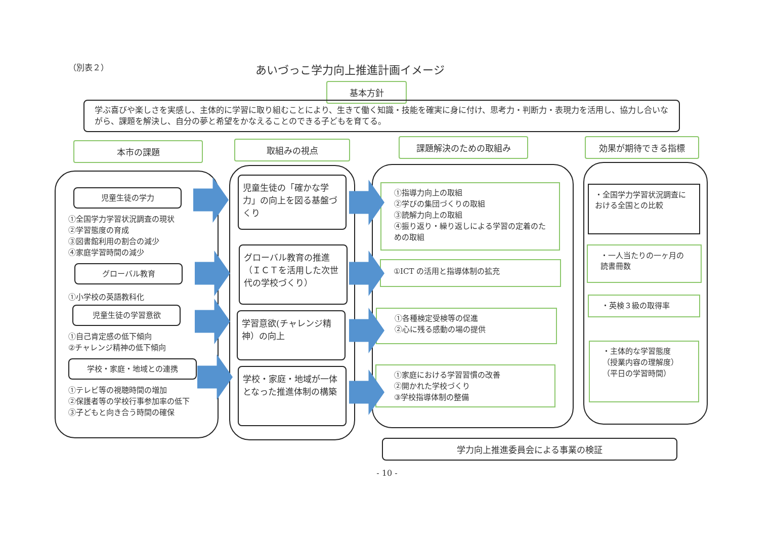（別表２）
あいづっこ学力向上推進計画イメージ
基本方針
学ぶ喜びや楽しさを実感し、主体的に学習に取り組むことにより、生きて働く知識・技能を確実に身に付け、思考力・判断力・表現力を活用し、協力し合いながら、課題を解決し、自分の夢と希望をかなえることのできる子どもを育てる。
本市の課題 取組みの視点 課題解決のための取組み 効果が期待できる指標
児童生徒の学力
①全国学力学習状況調査の現状
②学習態度の育成
③図書館利用の割合の減少
④家庭学習時間の減少
グローバル教育
①小学校の英語教科化
児童生徒の学習意欲
①自己肯定感の低下傾向
②チャレンジ精神の低下傾向
学校・家庭・地域との連携
①テレビ等の視聴時間の増加
②保護者等の学校行事参加率の低下
③子どもと向き合う時間の確保
児童生徒の「確かな学力」の向上を図る基盤づくり
グローバル教育の推進（ＩＣＴを活用した次世代の学校づくり）
学習意欲(チャレンジ精神）の向上
学校・家庭・地域が一体となった推進体制の構築
①指導力向上の取組
②学びの集団づくりの取組
③読解力向上の取組
④振り返り・繰り返しによる学習の定着のための取組
①ICT の活用と指導体制の拡充
①各種検定受検等の促進
②心に残る感動の場の提供
①家庭における学習習慣の改善
②開かれた学校づくり
③学校指導体制の整備
・全国学力学習状況調査における全国との比較
・一人当たりの一ヶ月の読書冊数
・英検３級の取得率
・主体的な学習態度
（授業内容の理解度）
（平日の学習時間）
学力向上推進委員会による事業の検証
- 10 -